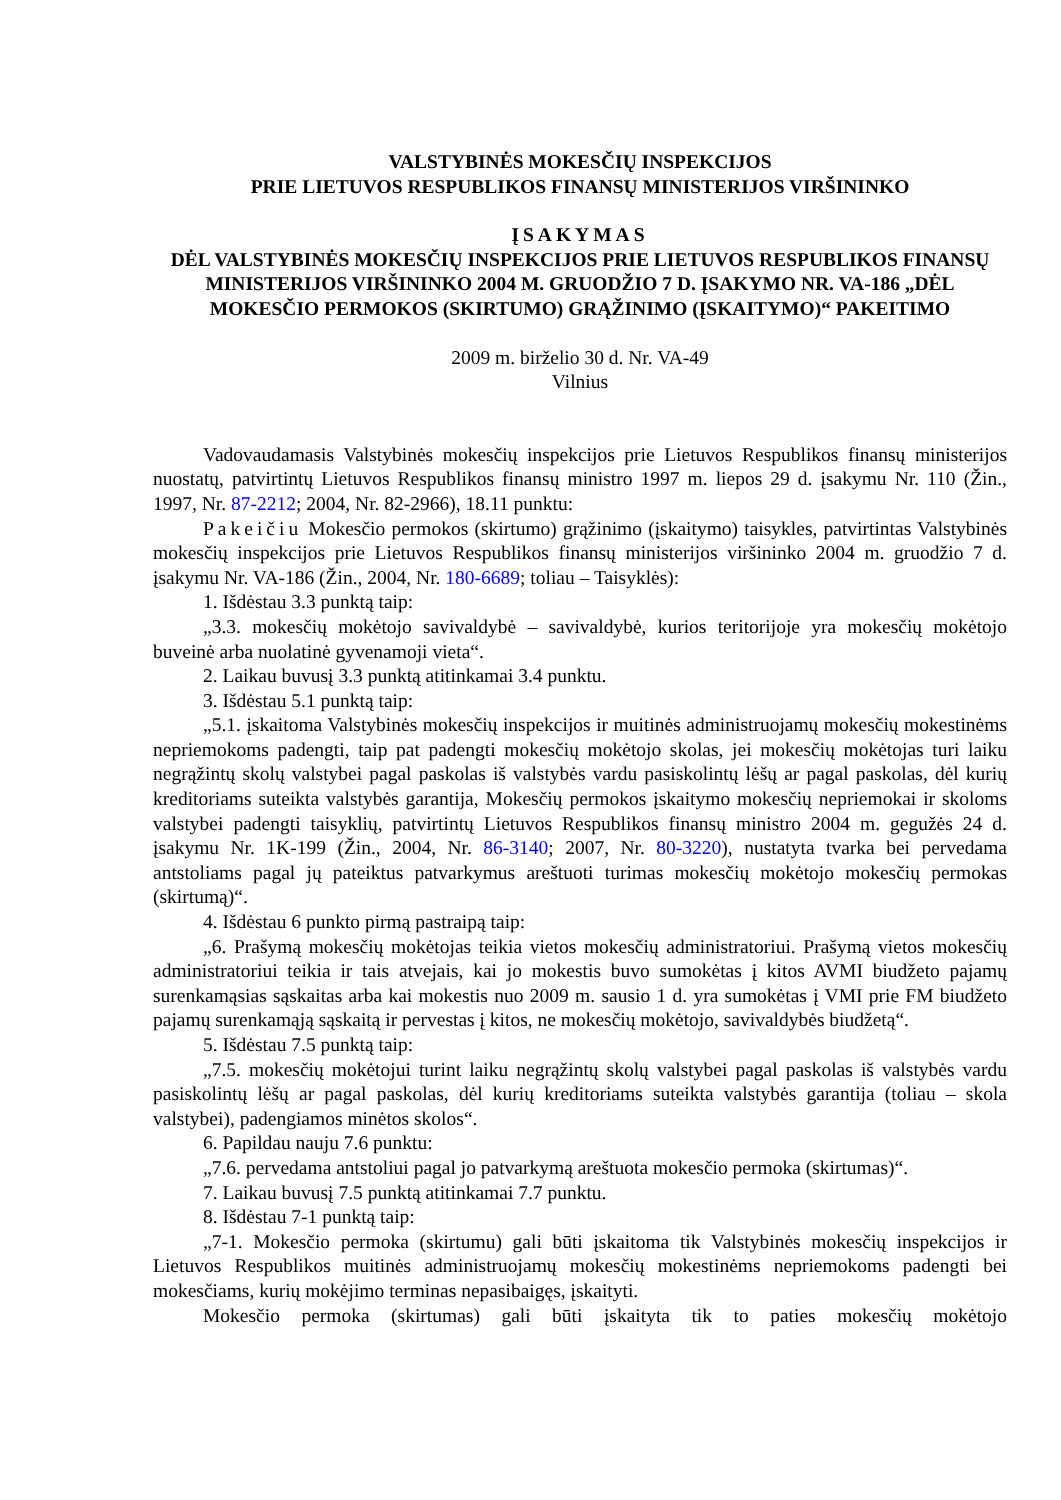VALSTYBINĖS MOKESČIŲ INSPEKCIJOS
PRIE LIETUVOS RESPUBLIKOS FINANSŲ MINISTERIJOS VIRŠININKO
ĮSAKYMAS
DĖL VALSTYBINĖS MOKESČIŲ INSPEKCIJOS PRIE LIETUVOS RESPUBLIKOS FINANSŲ MINISTERIJOS VIRŠININKO 2004 M. GRUODŽIO 7 D. ĮSAKYMO NR. VA-186 „DĖL MOKESČIO PERMOKOS (SKIRTUMO) GRĄŽINIMO (ĮSKAITYMO)“ PAKEITIMO
2009 m. birželio 30 d. Nr. VA-49
Vilnius
Vadovaudamasis Valstybinės mokesčių inspekcijos prie Lietuvos Respublikos finansų ministerijos nuostatų, patvirtintų Lietuvos Respublikos finansų ministro 1997 m. liepos 29 d. įsakymu Nr. 110 (Žin., 1997, Nr. 87-2212; 2004, Nr. 82-2966), 18.11 punktu:
Pakeičiu Mokesčio permokos (skirtumo) grąžinimo (įskaitymo) taisykles, patvirtintas Valstybinės mokesčių inspekcijos prie Lietuvos Respublikos finansų ministerijos viršininko 2004 m. gruodžio 7 d. įsakymu Nr. VA-186 (Žin., 2004, Nr. 180-6689; toliau – Taisyklės):
1. Išdėstau 3.3 punktą taip:
„3.3. mokesčių mokėtojo savivaldybė – savivaldybė, kurios teritorijoje yra mokesčių mokėtojo buveinė arba nuolatinė gyvenamoji vieta“.
2. Laikau buvusį 3.3 punktą atitinkamai 3.4 punktu.
3. Išdėstau 5.1 punktą taip:
„5.1. įskaitoma Valstybinės mokesčių inspekcijos ir muitinės administruojamų mokesčių mokestinėms nepriemokoms padengti, taip pat padengti mokesčių mokėtojo skolas, jei mokesčių mokėtojas turi laiku negrąžintų skolų valstybei pagal paskolas iš valstybės vardu pasiskolintų lėšų ar pagal paskolas, dėl kurių kreditoriams suteikta valstybės garantija, Mokesčių permokos įskaitymo mokesčių nepriemokai ir skoloms valstybei padengti taisyklių, patvirtintų Lietuvos Respublikos finansų ministro 2004 m. gegužės 24 d. įsakymu Nr. 1K-199 (Žin., 2004, Nr. 86-3140; 2007, Nr. 80-3220), nustatyta tvarka bei pervedama antstoliams pagal jų pateiktus patvarkymus areštuoti turimas mokesčių mokėtojo mokesčių permokas (skirtumą)“.
4. Išdėstau 6 punkto pirmą pastraipą taip:
„6. Prašymą mokesčių mokėtojas teikia vietos mokesčių administratoriui. Prašymą vietos mokesčių administratoriui teikia ir tais atvejais, kai jo mokestis buvo sumokėtas į kitos AVMI biudžeto pajamų surenkamąsias sąskaitas arba kai mokestis nuo 2009 m. sausio 1 d. yra sumokėtas į VMI prie FM biudžeto pajamų surenkamąją sąskaitą ir pervestas į kitos, ne mokesčių mokėtojo, savivaldybės biudžetą“.
5. Išdėstau 7.5 punktą taip:
„7.5. mokesčių mokėtojui turint laiku negrąžintų skolų valstybei pagal paskolas iš valstybės vardu pasiskolintų lėšų ar pagal paskolas, dėl kurių kreditoriams suteikta valstybės garantija (toliau – skola valstybei), padengiamos minėtos skolos“.
6. Papildau nauju 7.6 punktu:
„7.6. pervedama antstoliui pagal jo patvarkymą areštuota mokesčio permoka (skirtumas)“.
7. Laikau buvusį 7.5 punktą atitinkamai 7.7 punktu.
8. Išdėstau 7-1 punktą taip:
„7-1. Mokesčio permoka (skirtumu) gali būti įskaitoma tik Valstybinės mokesčių inspekcijos ir Lietuvos Respublikos muitinės administruojamų mokesčių mokestinėms nepriemokoms padengti bei mokesčiams, kurių mokėjimo terminas nepasibaigęs, įskaityti.
Mokesčio permoka (skirtumas) gali būti įskaityta tik to paties mokesčių mokėtojo